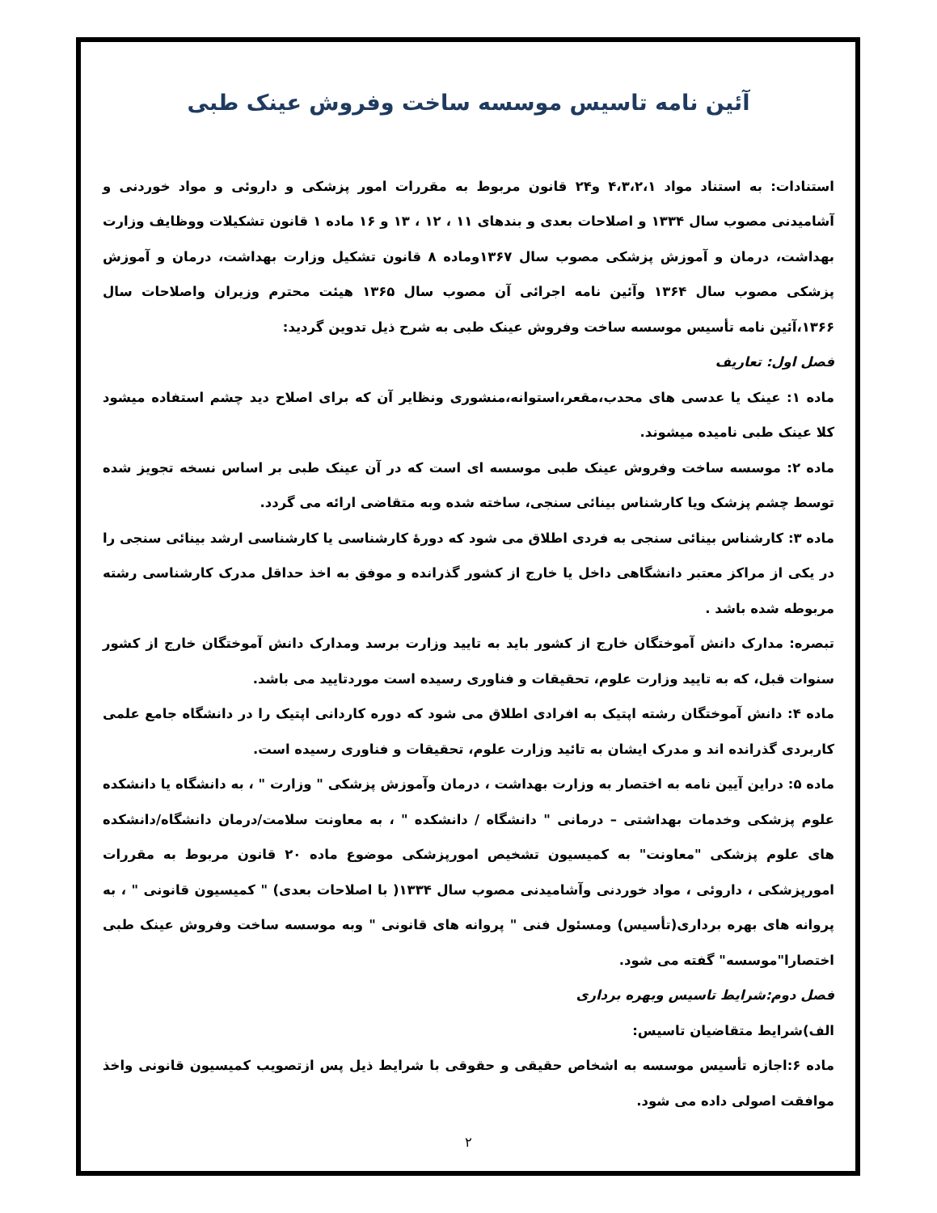آئین نامه تاسیس موسسه ساخت وفروش عینک طبی
استنادات: به استناد مواد ۴،۳،۲،۱ و۲۴ قانون مربوط به مقررات امور پزشکی و داروئی و مواد خوردنی و آشامیدنی مصوب سال ۱۳۳۴ و اصلاحات بعدی و بندهای ۱۱ ، ۱۲ ، ۱۳ و ۱۶ ماده ۱ قانون تشکیلات ووظایف وزارت بهداشت، درمان و آموزش پزشکی مصوب سال ۱۳۶۷وماده ۸ قانون تشکیل وزارت بهداشت، درمان و آموزش پزشکی مصوب سال ۱۳۶۴ وآئین نامه اجرائی آن مصوب سال ۱۳۶۵ هیئت محترم وزیران واصلاحات سال ۱۳۶۶،آئین نامه تأسیس موسسه ساخت وفروش عینک طبی به شرح ذیل تدوین گردید:
فصل اول: تعاریف
ماده ۱: عینک یا عدسی های محدب،مقعر،استوانه،منشوری ونظایر آن که برای اصلاح دید چشم استفاده میشود کلا عینک طبی نامیده میشوند.
ماده ۲: موسسه ساخت وفروش عینک طبی موسسه ای است که در آن عینک طبی بر اساس نسخه تجویز شده توسط چشم پزشک ویا کارشناس بینائی سنجی، ساخته شده وبه متقاضی ارائه می گردد.
ماده ۳: کارشناس بینائی سنجی به فردی اطلاق می شود که دورهٔ کارشناسی یا کارشناسی ارشد بینائی سنجی را در یکی از مراکز معتبر دانشگاهی داخل یا خارج از کشور گذرانده و موفق به اخذ حداقل مدرک کارشناسی رشته مربوطه شده باشد .
تبصره: مدارک دانش آموختگان خارج از کشور باید به تایید وزارت برسد ومدارک دانش آموختگان خارج از کشور سنوات قبل، که به تایید وزارت علوم، تحقیقات و فناوری رسیده است موردتایید می باشد.
ماده ۴: دانش آموختگان رشته اپتیک به افرادی اطلاق می شود که دوره کاردانی اپتیک را در دانشگاه جامع علمی کاربردی گذرانده اند و مدرک ایشان به تائید وزارت علوم، تحقیقات و فناوری رسیده است.
ماده ۵: دراین آیین نامه به اختصار به وزارت بهداشت ، درمان وآموزش پزشکی " وزارت " ، به دانشگاه یا دانشکده علوم پزشکی وخدمات بهداشتی – درمانی " دانشگاه / دانشکده " ، به معاونت سلامت/درمان دانشگاه/دانشکده های علوم پزشکی "معاونت" به کمیسیون تشخیص امورپزشکی موضوع ماده ۲۰ قانون مربوط به مقررات امورپزشکی ، داروئی ، مواد خوردنی وآشامیدنی مصوب سال ۱۳۳۴( با اصلاحات بعدی) " کمیسیون قانونی " ، به پروانه های بهره برداری(تأسیس) ومسئول فنی " پروانه های قانونی " وبه موسسه ساخت وفروش عینک طبی اختصارا"موسسه" گفته می شود.
فصل دوم:شرایط تاسیس وبهره برداری
الف)شرایط متقاضیان تاسیس:
ماده ۶:اجازه تأسیس موسسه به اشخاص حقیقی و حقوقی با شرایط ذیل پس ازتصویب کمیسیون قانونی واخذ موافقت اصولی داده می شود.
۲